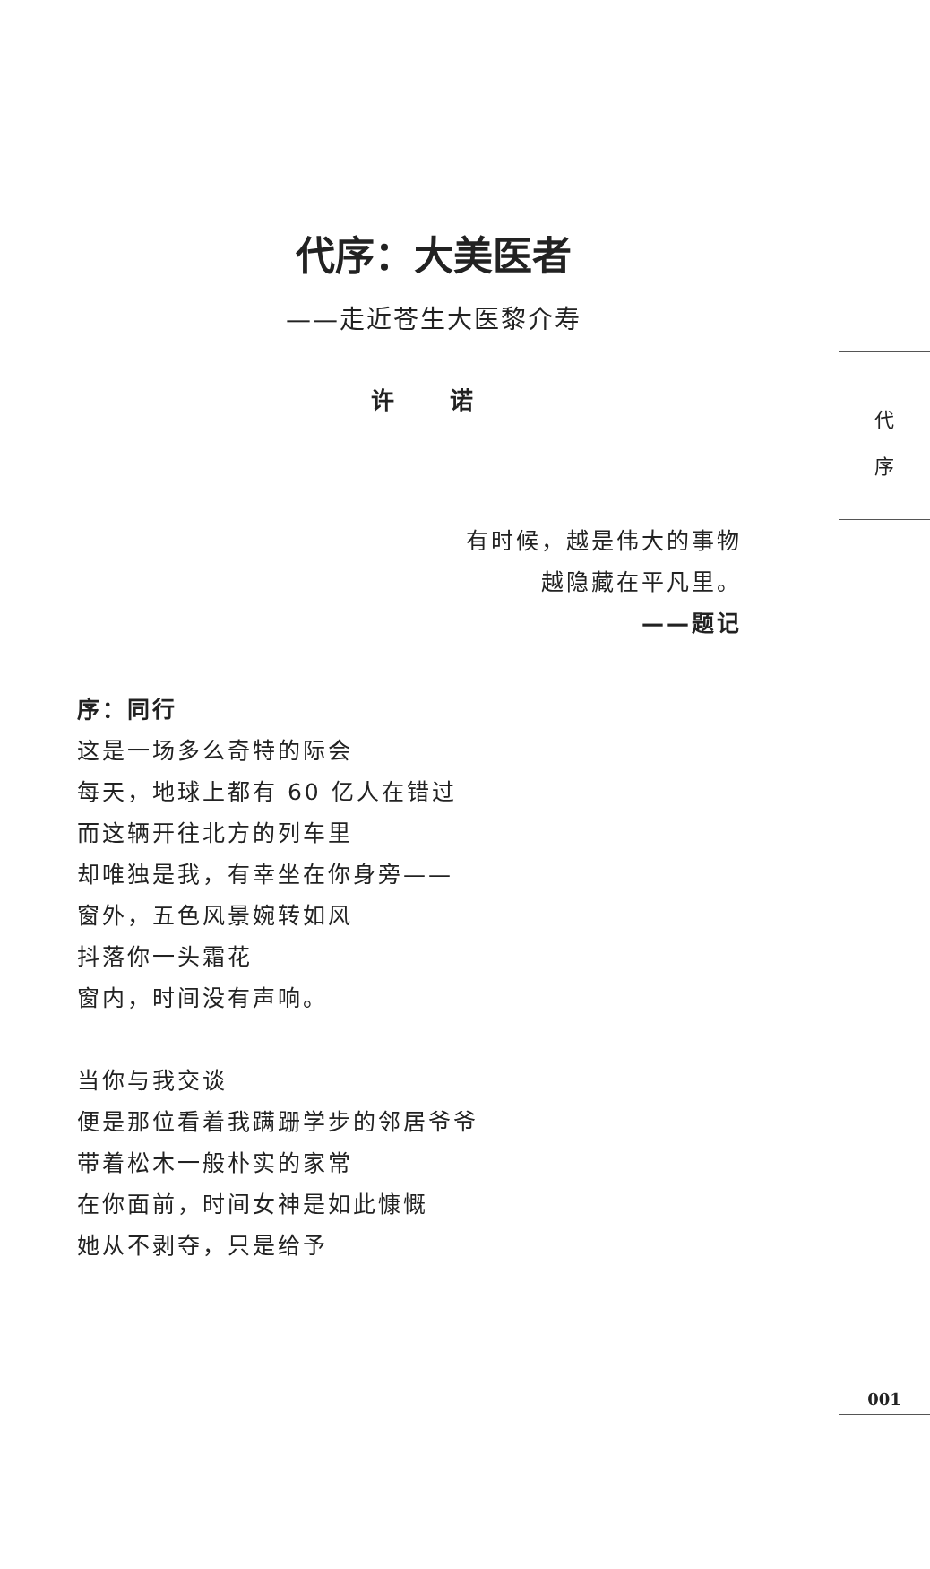代序：大美医者
——走近苍生大医黎介寿
许 诺
有时候，越是伟大的事物
越隐藏在平凡里。
——题记
序：同行
这是一场多么奇特的际会
每天，地球上都有 60 亿人在错过
而这辆开往北方的列车里
却唯独是我，有幸坐在你身旁——
窗外，五色风景婉转如风
抖落你一头霜花
窗内，时间没有声响。
当你与我交谈
便是那位看着我蹒跚学步的邻居爷爷
带着松木一般朴实的家常
在你面前，时间女神是如此慷慨
她从不剥夺，只是给予
代
序
001